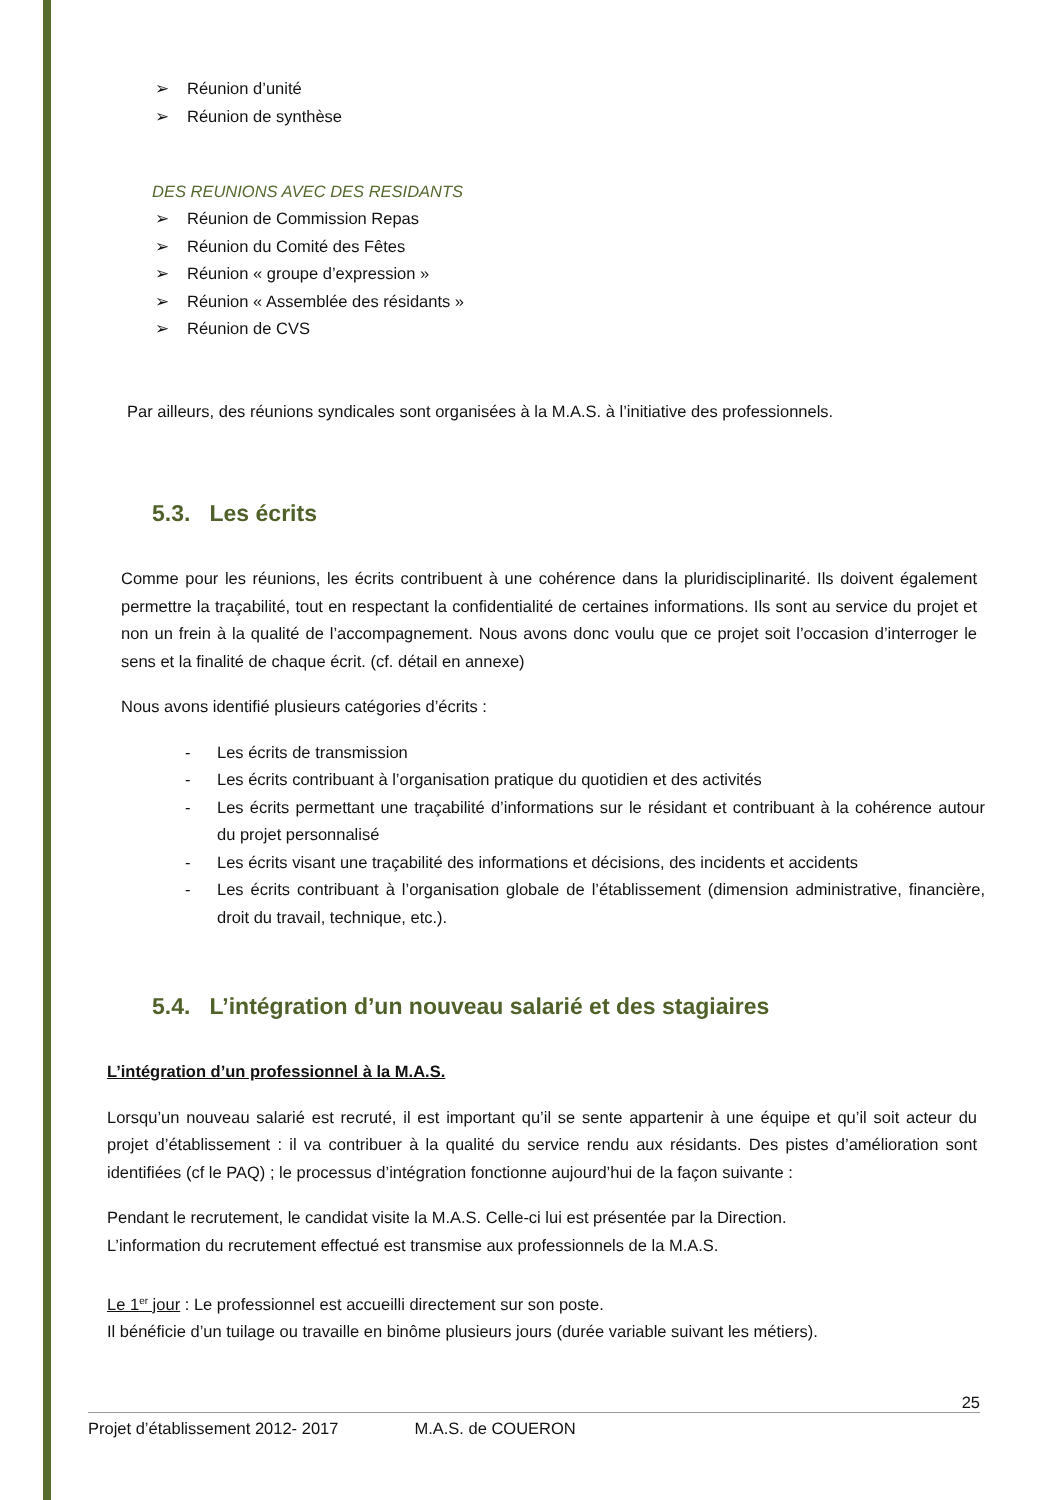➢ Réunion d’unité
➢ Réunion de synthèse
DES REUNIONS AVEC DES RESIDANTS
➢ Réunion de Commission Repas
➢ Réunion du Comité des Fêtes
➢ Réunion « groupe d’expression »
➢ Réunion « Assemblée des résidants »
➢ Réunion de CVS
Par ailleurs, des réunions syndicales sont organisées à la M.A.S. à l’initiative des professionnels.
5.3. Les écrits
Comme pour les réunions, les écrits contribuent à une cohérence dans la pluridisciplinarité. Ils doivent également permettre la traçabilité, tout en respectant la confidentialité de certaines informations. Ils sont au service du projet et non un frein à la qualité de l’accompagnement. Nous avons donc voulu que ce projet soit l’occasion d’interroger le sens et la finalité de chaque écrit. (cf. détail en annexe)
Nous avons identifié plusieurs catégories d’écrits :
- Les écrits de transmission
- Les écrits contribuant à l’organisation pratique du quotidien et des activités
- Les écrits permettant une traçabilité d’informations sur le résidant et contribuant à la cohérence autour du projet personnalisé
- Les écrits visant une traçabilité des informations et décisions, des incidents et accidents
- Les écrits contribuant à l’organisation globale de l’établissement (dimension administrative, financière, droit du travail, technique, etc.).
5.4. L’intégration d’un nouveau salarié et des stagiaires
L’intégration d’un professionnel à la M.A.S.
Lorsqu’un nouveau salarié est recruté, il est important qu’il se sente appartenir à une équipe et qu’il soit acteur du projet d’établissement : il va contribuer à la qualité du service rendu aux résidants. Des pistes d’amélioration sont identifiées (cf le PAQ) ; le processus d’intégration fonctionne aujourd’hui de la façon suivante :
Pendant le recrutement, le candidat visite la M.A.S. Celle-ci lui est présentée par la Direction.
L’information du recrutement effectué est transmise aux professionnels de la M.A.S.
Le 1<sup>er</sup> jour : Le professionnel est accueilli directement sur son poste.
Il bénéficie d’un tuilage ou travaille en binôme plusieurs jours (durée variable suivant les métiers).
25
Projet d’établissement 2012- 2017 M.A.S. de COUERON